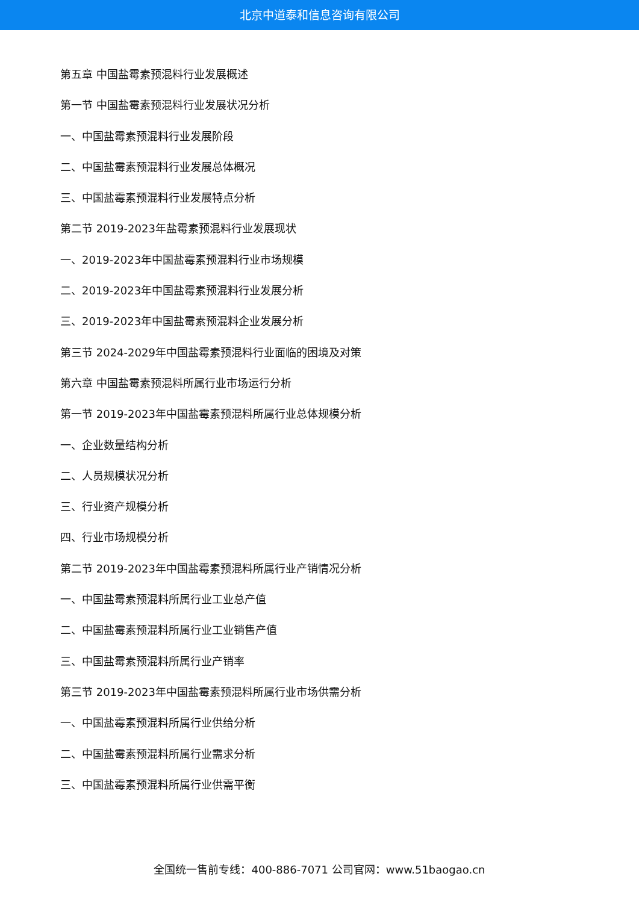北京中道泰和信息咨询有限公司
第五章 中国盐霉素预混料行业发展概述
第一节 中国盐霉素预混料行业发展状况分析
一、中国盐霉素预混料行业发展阶段
二、中国盐霉素预混料行业发展总体概况
三、中国盐霉素预混料行业发展特点分析
第二节 2019-2023年盐霉素预混料行业发展现状
一、2019-2023年中国盐霉素预混料行业市场规模
二、2019-2023年中国盐霉素预混料行业发展分析
三、2019-2023年中国盐霉素预混料企业发展分析
第三节 2024-2029年中国盐霉素预混料行业面临的困境及对策
第六章 中国盐霉素预混料所属行业市场运行分析
第一节 2019-2023年中国盐霉素预混料所属行业总体规模分析
一、企业数量结构分析
二、人员规模状况分析
三、行业资产规模分析
四、行业市场规模分析
第二节 2019-2023年中国盐霉素预混料所属行业产销情况分析
一、中国盐霉素预混料所属行业工业总产值
二、中国盐霉素预混料所属行业工业销售产值
三、中国盐霉素预混料所属行业产销率
第三节 2019-2023年中国盐霉素预混料所属行业市场供需分析
一、中国盐霉素预混料所属行业供给分析
二、中国盐霉素预混料所属行业需求分析
三、中国盐霉素预混料所属行业供需平衡
全国统一售前专线：400-886-7071 公司官网：www.51baogao.cn